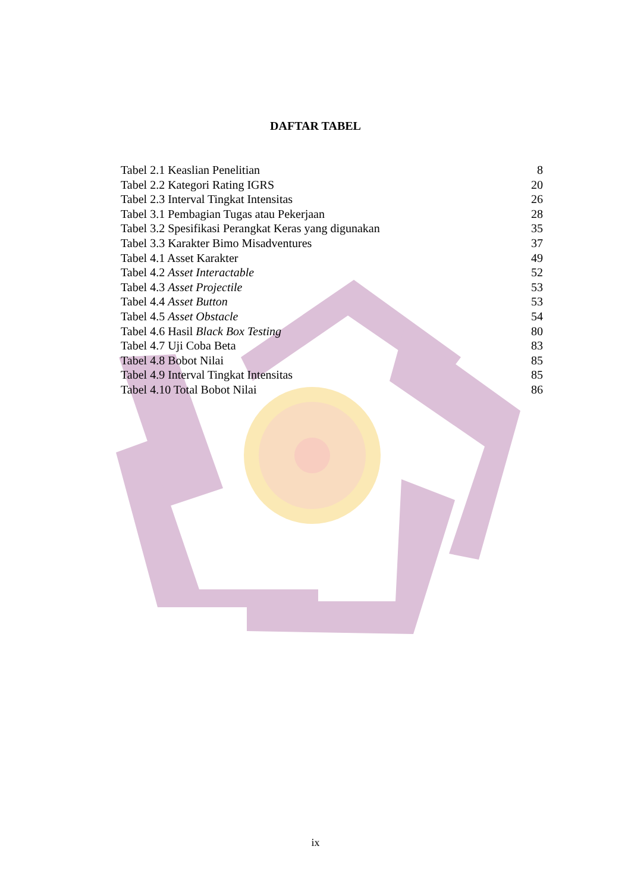DAFTAR TABEL
| Tabel 2.1 Keaslian Penelitian | 8 |
| Tabel 2.2 Kategori Rating IGRS | 20 |
| Tabel 2.3 Interval Tingkat Intensitas | 26 |
| Tabel 3.1 Pembagian Tugas atau Pekerjaan | 28 |
| Tabel 3.2 Spesifikasi Perangkat Keras yang digunakan | 35 |
| Tabel 3.3 Karakter Bimo Misadventures | 37 |
| Tabel 4.1 Asset Karakter | 49 |
| Tabel 4.2 Asset Interactable | 52 |
| Tabel 4.3 Asset Projectile | 53 |
| Tabel 4.4 Asset Button | 53 |
| Tabel 4.5 Asset Obstacle | 54 |
| Tabel 4.6 Hasil Black Box Testing | 80 |
| Tabel 4.7 Uji Coba Beta | 83 |
| Tabel 4.8 Bobot Nilai | 85 |
| Tabel 4.9 Interval Tingkat Intensitas | 85 |
| Tabel 4.10 Total Bobot Nilai | 86 |
ix